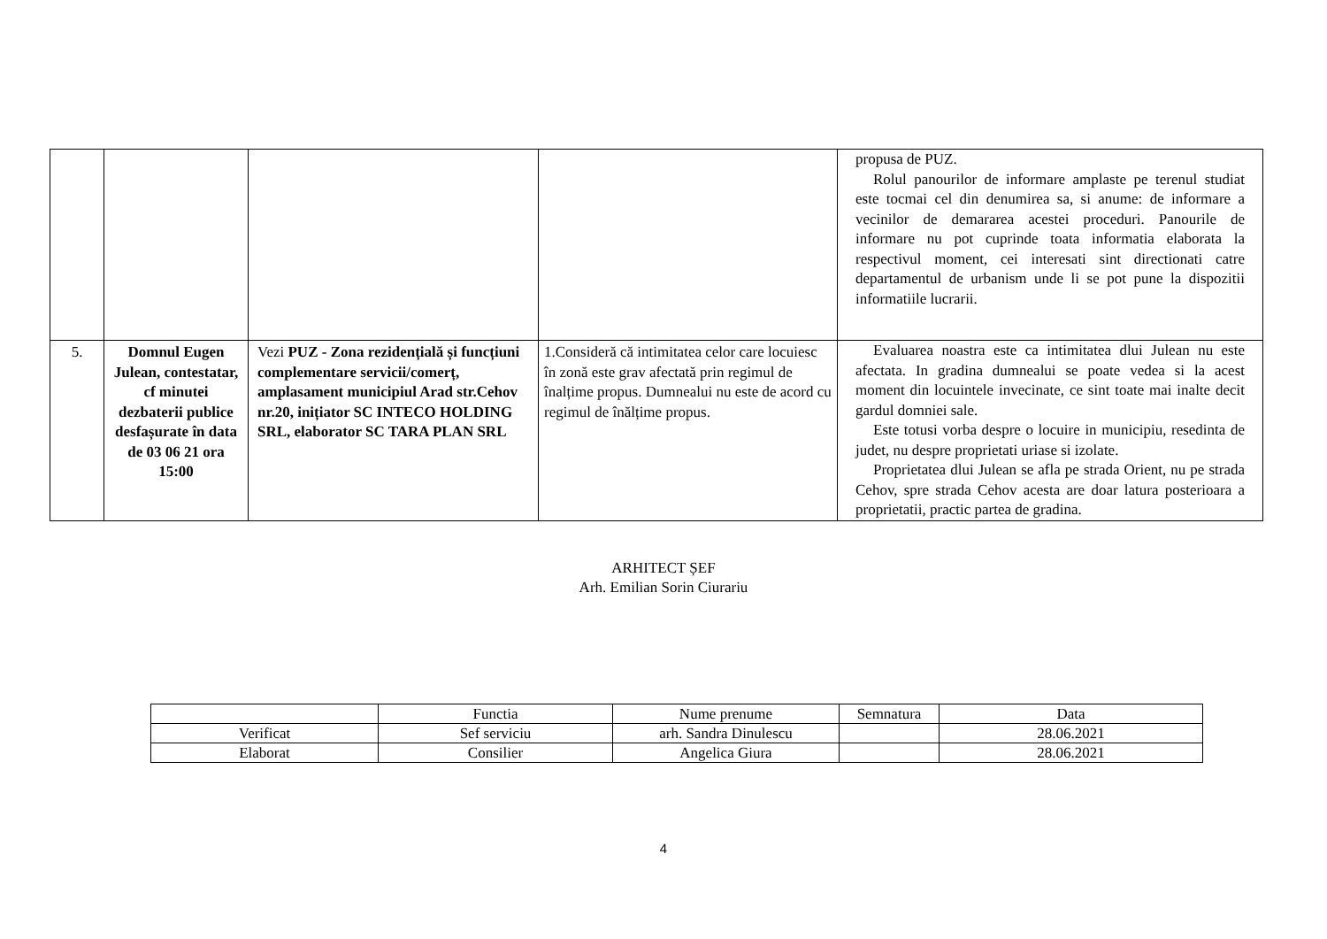| | | | | propusa de PUZ. Rolul panourilor de informare amplaste pe terenul studiat este tocmai cel din denumirea sa, si anume: de informare a vecinilor de demararea acestei proceduri. Panourile de informare nu pot cuprinde toata informatia elaborata la respectivul moment, cei interesati sint directionati catre departamentul de urbanism unde li se pot pune la dispozitii informatiile lucrarii. |
| 5. | Domnul Eugen Julean, contestatar, cf minutei dezbaterii publice desfașurate în data de 03 06 21 ora 15:00 | Vezi PUZ - Zona rezidențială și funcțiuni complementare servicii/comerț, amplasament municipiul Arad str.Cehov nr.20, inițiator SC INTECO HOLDING SRL, elaborator SC TARA PLAN SRL | 1.Consideră că intimitatea celor care locuiesc în zonă este grav afectată prin regimul de înalțime propus. Dumnealui nu este de acord cu regimul de înălțime propus. | Evaluarea noastra este ca intimitatea dlui Julean nu este afectata. In gradina dumnealui se poate vedea si la acest moment din locuintele invecinate, ce sint toate mai inalte decit gardul domniei sale. Este totusi vorba despre o locuire in municipiu, resedinta de judet, nu despre proprietati uriase si izolate. Proprietatea dlui Julean se afla pe strada Orient, nu pe strada Cehov, spre strada Cehov acesta are doar latura posterioara a proprietatii, practic partea de gradina. |
ARHITECT ȘEF
Arh. Emilian Sorin Ciurariu
| | Functia | Nume prenume | Semnatura | Data |
| Verificat | Sef serviciu | arh. Sandra Dinulescu | | 28.06.2021 |
| Elaborat | Consilier | Angelica Giura | | 28.06.2021 |
4